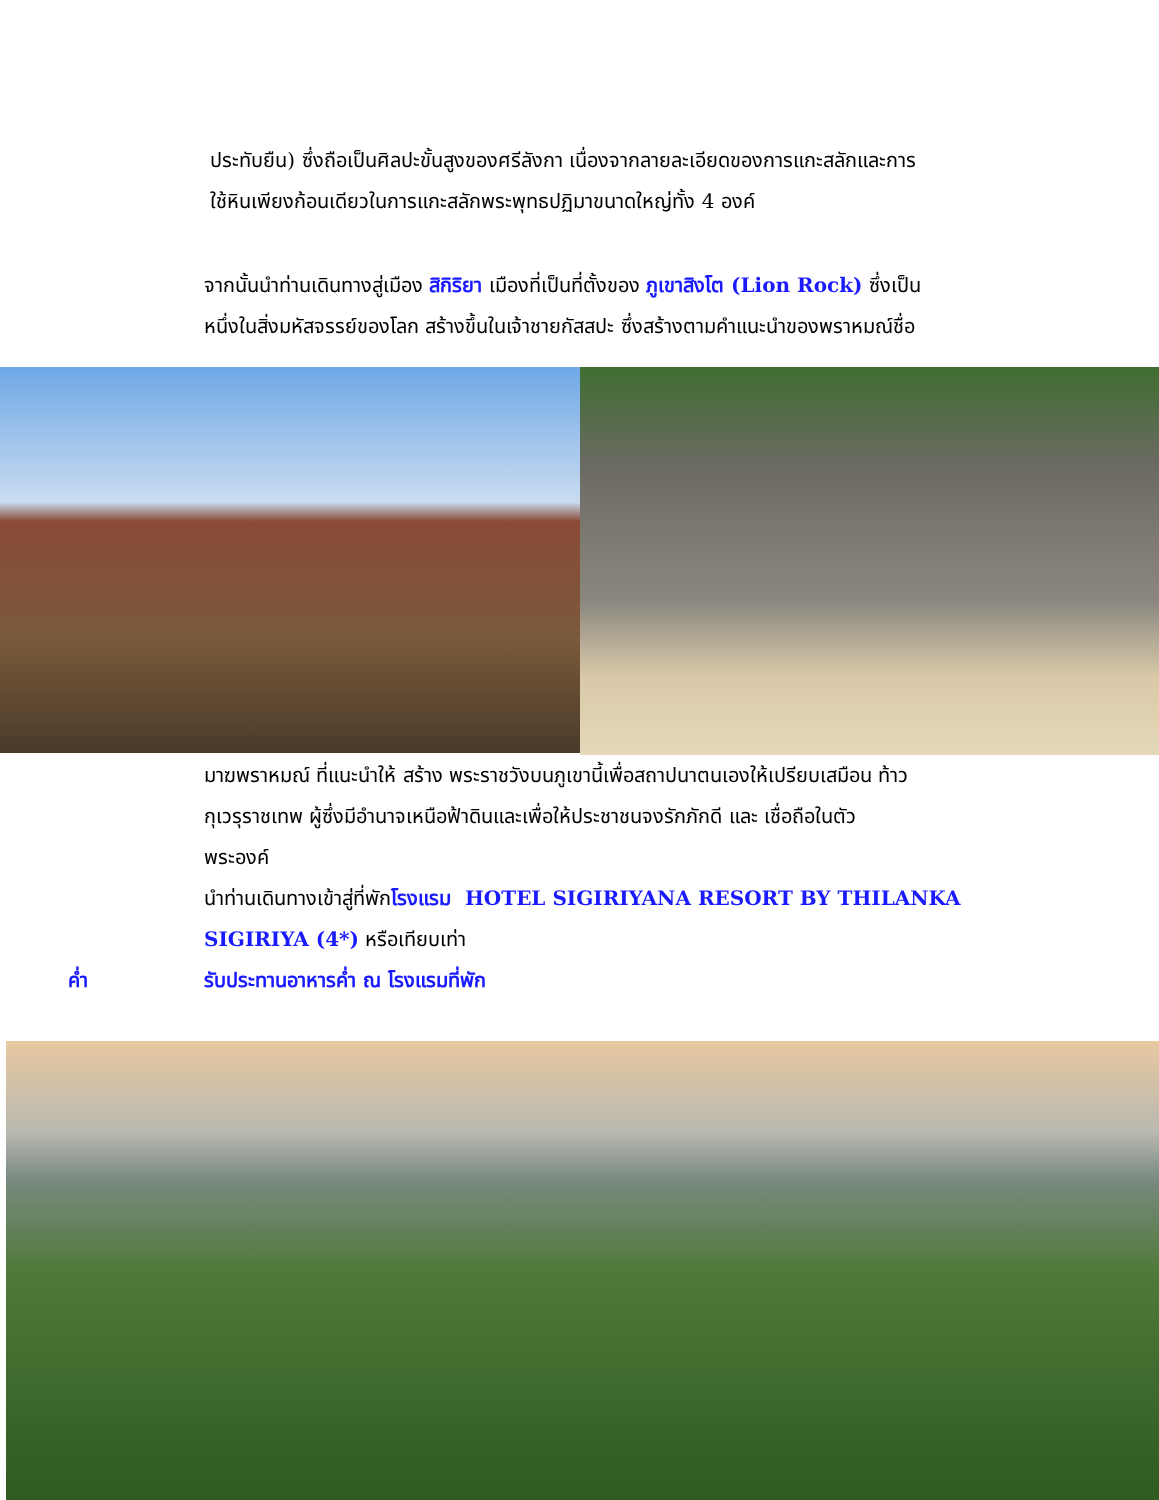ประทับยืน) ซึ่งถือเป็นศิลปะขั้นสูงของศรีลังกา เนื่องจากลายละเอียดของการแกะสลักและการ
ใช้หินเพียงก้อนเดียวในการแกะสลักพระพุทธปฏิมาขนาดใหญ่ทั้ง 4 องค์
จากนั้นนำท่านเดินทางสู่เมือง สิกิริยา เมืองที่เป็นที่ตั้งของ ภูเขาสิงโต (Lion Rock) ซึ่งเป็น
หนึ่งในสิ่งมหัสจรรย์ของโลก สร้างขึ้นในเจ้าชายกัสสปะ ซึ่งสร้างตามคำแนะนำของพราหมณ์ชื่อ
มาฆพราหมณ์ ที่แนะนำให้ สร้าง พระราชวังบนภูเขานี้เพื่อสถาปนาตนเองให้เปรียบเสมือน ท้าว
กุเวรุราชเทพ ผู้ซึ่งมีอำนาจเหนือฟ้าดินและเพื่อให้ประชาชนจงรักภักดี และ เชื่อถือในตัว
พระองค์
นำท่านเดินทางเข้าสู่ที่พักโรงแรม HOTEL SIGIRIYANA RESORT BY THILANKA
SIGIRIYA (4*) หรือเทียบเท่า
ค่ำ รับประทานอาหารค่ำ ณ โรงแรมที่พัก